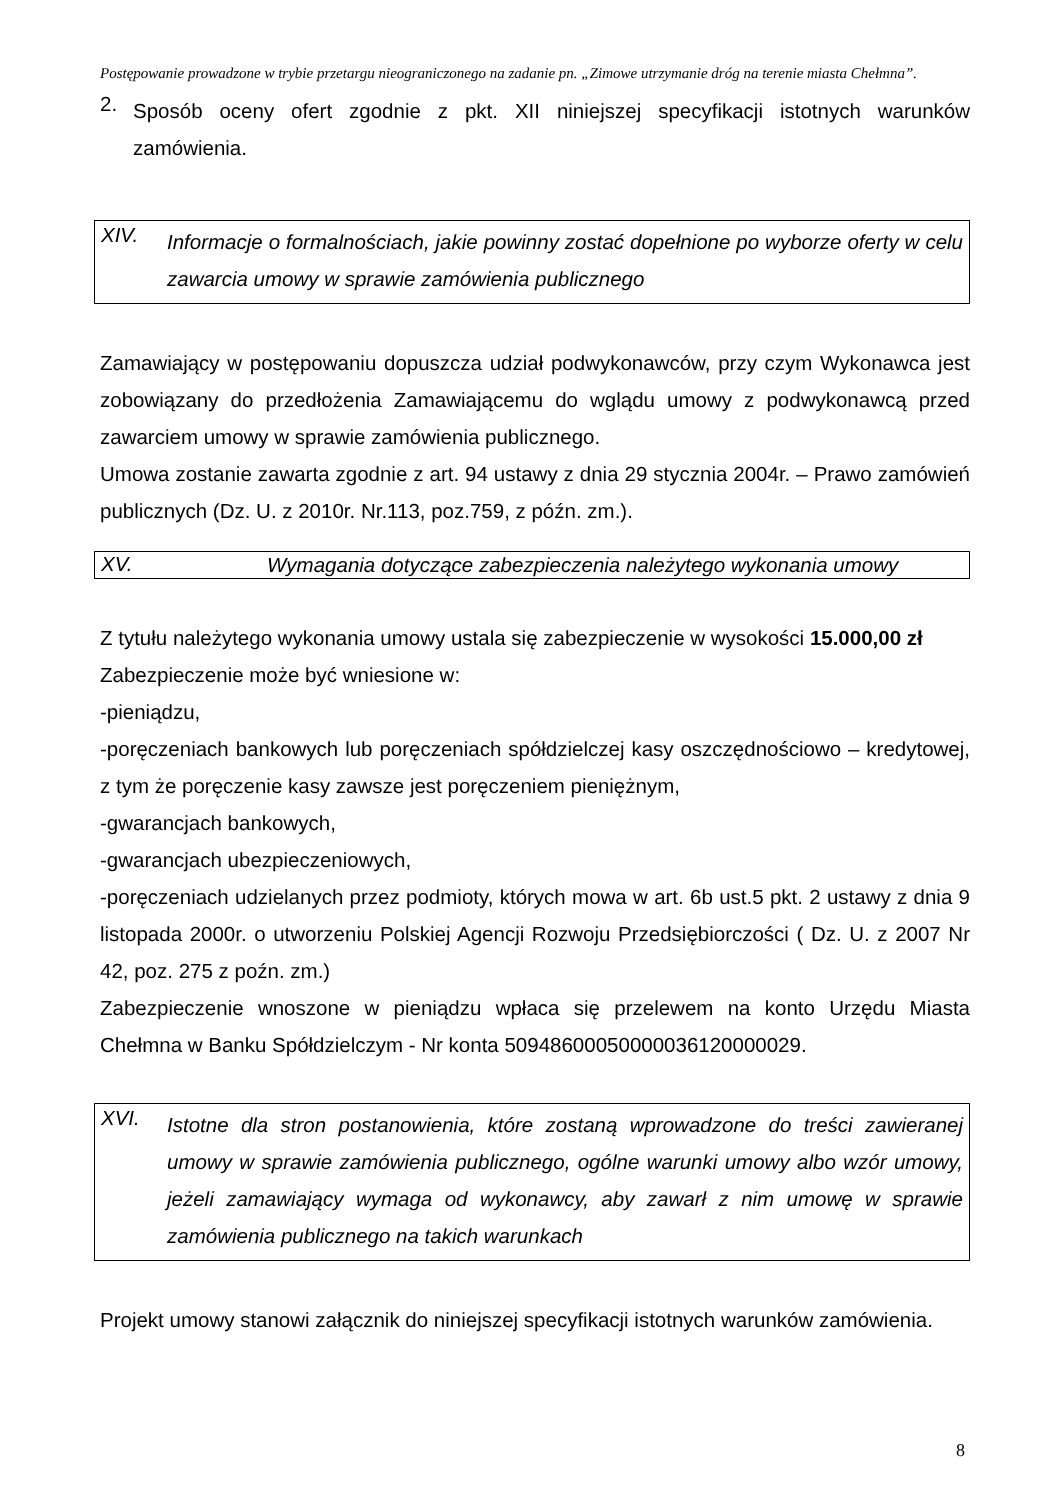Postępowanie prowadzone w trybie przetargu nieograniczonego na zadanie pn. „Zimowe utrzymanie dróg na terenie miasta Chełmna”.
2.
Sposób oceny ofert zgodnie z pkt. XII niniejszej specyfikacji istotnych warunków zamówienia.
XIV.
Informacje o formalnościach, jakie powinny zostać dopełnione po wyborze oferty w celu zawarcia umowy w sprawie zamówienia publicznego
Zamawiający w postępowaniu dopuszcza udział podwykonawców, przy czym Wykonawca jest zobowiązany do przedłożenia Zamawiającemu do wglądu umowy z podwykonawcą przed zawarciem umowy w sprawie zamówienia publicznego.
Umowa zostanie zawarta zgodnie z art. 94 ustawy z dnia 29 stycznia 2004r. – Prawo zamówień publicznych (Dz. U. z 2010r. Nr.113, poz.759, z późn. zm.).
XV.
Wymagania dotyczące zabezpieczenia należytego wykonania umowy
Z tytułu należytego wykonania umowy ustala się zabezpieczenie w wysokości 15.000,00 zł
Zabezpieczenie może być wniesione w:
-pieniądzu,
-poręczeniach bankowych lub poręczeniach spółdzielczej kasy oszczędnościowo – kredytowej, z tym że poręczenie kasy zawsze jest poręczeniem pieniężnym,
-gwarancjach bankowych,
-gwarancjach ubezpieczeniowych,
-poręczeniach udzielanych przez podmioty, których mowa w art. 6b ust.5 pkt. 2 ustawy z dnia 9 listopada 2000r. o utworzeniu Polskiej Agencji Rozwoju Przedsiębiorczości ( Dz. U. z 2007 Nr 42, poz. 275 z poźn. zm.)
Zabezpieczenie wnoszone w pieniądzu wpłaca się przelewem na konto Urzędu Miasta Chełmna w Banku Spółdzielczym - Nr konta 50948600050000036120000029.
XVI.
Istotne dla stron postanowienia, które zostaną wprowadzone do treści zawieranej umowy w sprawie zamówienia publicznego, ogólne warunki umowy albo wzór umowy, jeżeli zamawiający wymaga od wykonawcy, aby zawarł z nim umowę w sprawie zamówienia publicznego na takich warunkach
Projekt umowy stanowi załącznik do niniejszej specyfikacji istotnych warunków zamówienia.
8